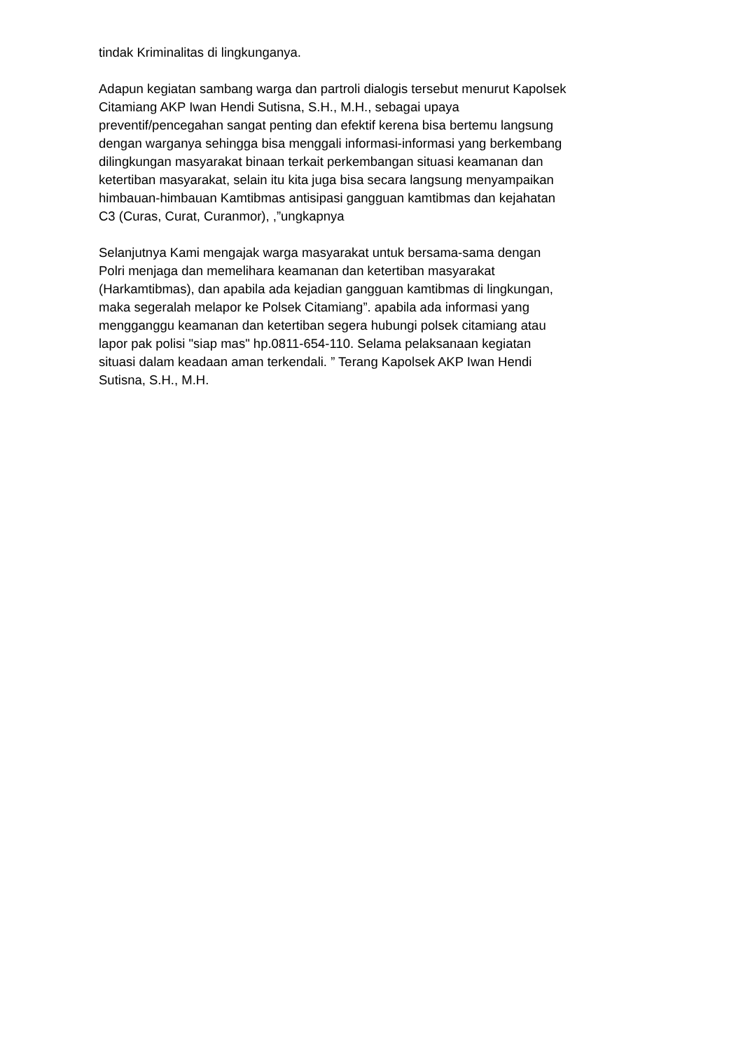tindak Kriminalitas di lingkunganya.
Adapun kegiatan sambang warga dan partroli dialogis tersebut menurut Kapolsek Citamiang AKP Iwan Hendi Sutisna, S.H., M.H., sebagai upaya preventif/pencegahan sangat penting dan efektif kerena bisa bertemu langsung dengan warganya sehingga bisa menggali informasi-informasi yang berkembang dilingkungan masyarakat binaan terkait perkembangan situasi keamanan dan ketertiban masyarakat, selain itu kita juga bisa secara langsung menyampaikan himbauan-himbauan Kamtibmas antisipasi gangguan kamtibmas dan kejahatan C3 (Curas, Curat, Curanmor), ,”ungkapnya
Selanjutnya Kami mengajak warga masyarakat untuk bersama-sama dengan Polri menjaga dan memelihara keamanan dan ketertiban masyarakat (Harkamtibmas), dan apabila ada kejadian gangguan kamtibmas di lingkungan, maka segeralah melapor ke Polsek Citamiang”. apabila ada informasi yang mengganggu keamanan dan ketertiban segera hubungi polsek citamiang atau lapor pak polisi "siap mas" hp.0811-654-110. Selama pelaksanaan kegiatan situasi dalam keadaan aman terkendali. ” Terang Kapolsek AKP Iwan Hendi Sutisna, S.H., M.H.